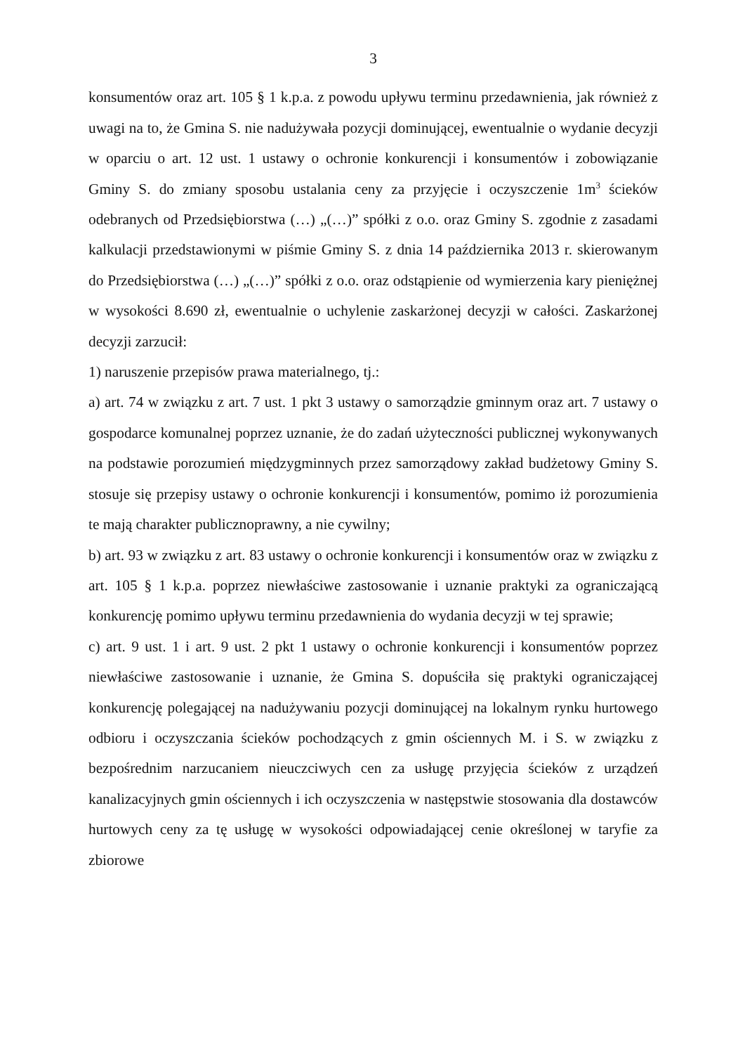3
konsumentów oraz art. 105 § 1 k.p.a. z powodu upływu terminu przedawnienia, jak również z uwagi na to, że Gmina S. nie nadużywała pozycji dominującej, ewentualnie o wydanie decyzji w oparciu o art. 12 ust. 1 ustawy o ochronie konkurencji i konsumentów i zobowiązanie Gminy S. do zmiany sposobu ustalania ceny za przyjęcie i oczyszczenie 1m<sup>3</sup> ścieków odebranych od Przedsiębiorstwa (…) „(…)” spółki z o.o. oraz Gminy S. zgodnie z zasadami kalkulacji przedstawionymi w piśmie Gminy S. z dnia 14 października 2013 r. skierowanym do Przedsiębiorstwa (…) „(…)” spółki z o.o. oraz odstąpienie od wymierzenia kary pieniężnej w wysokości 8.690 zł, ewentualnie o uchylenie zaskarżonej decyzji w całości. Zaskarżonej decyzji zarzucił:
1) naruszenie przepisów prawa materialnego, tj.:
a) art. 74 w związku z art. 7 ust. 1 pkt 3 ustawy o samorządzie gminnym oraz art. 7 ustawy o gospodarce komunalnej poprzez uznanie, że do zadań użyteczności publicznej wykonywanych na podstawie porozumień międzygminnych przez samorządowy zakład budżetowy Gminy S. stosuje się przepisy ustawy o ochronie konkurencji i konsumentów, pomimo iż porozumienia te mają charakter publicznoprawny, a nie cywilny;
b) art. 93 w związku z art. 83 ustawy o ochronie konkurencji i konsumentów oraz w związku z art. 105 § 1 k.p.a. poprzez niewłaściwe zastosowanie i uznanie praktyki za ograniczającą konkurencję pomimo upływu terminu przedawnienia do wydania decyzji w tej sprawie;
c) art. 9 ust. 1 i art. 9 ust. 2 pkt 1 ustawy o ochronie konkurencji i konsumentów poprzez niewłaściwe zastosowanie i uznanie, że Gmina S. dopuściła się praktyki ograniczającej konkurencję polegającej na nadużywaniu pozycji dominującej na lokalnym rynku hurtowego odbioru i oczyszczania ścieków pochodzących z gmin ościennych M. i S. w związku z bezpośrednim narzucaniem nieuczciwych cen za usługę przyjęcia ścieków z urządzeń kanalizacyjnych gmin ościennych i ich oczyszczenia w następstwie stosowania dla dostawców hurtowych ceny za tę usługę w wysokości odpowiadającej cenie określonej w taryfie za zbiorowe